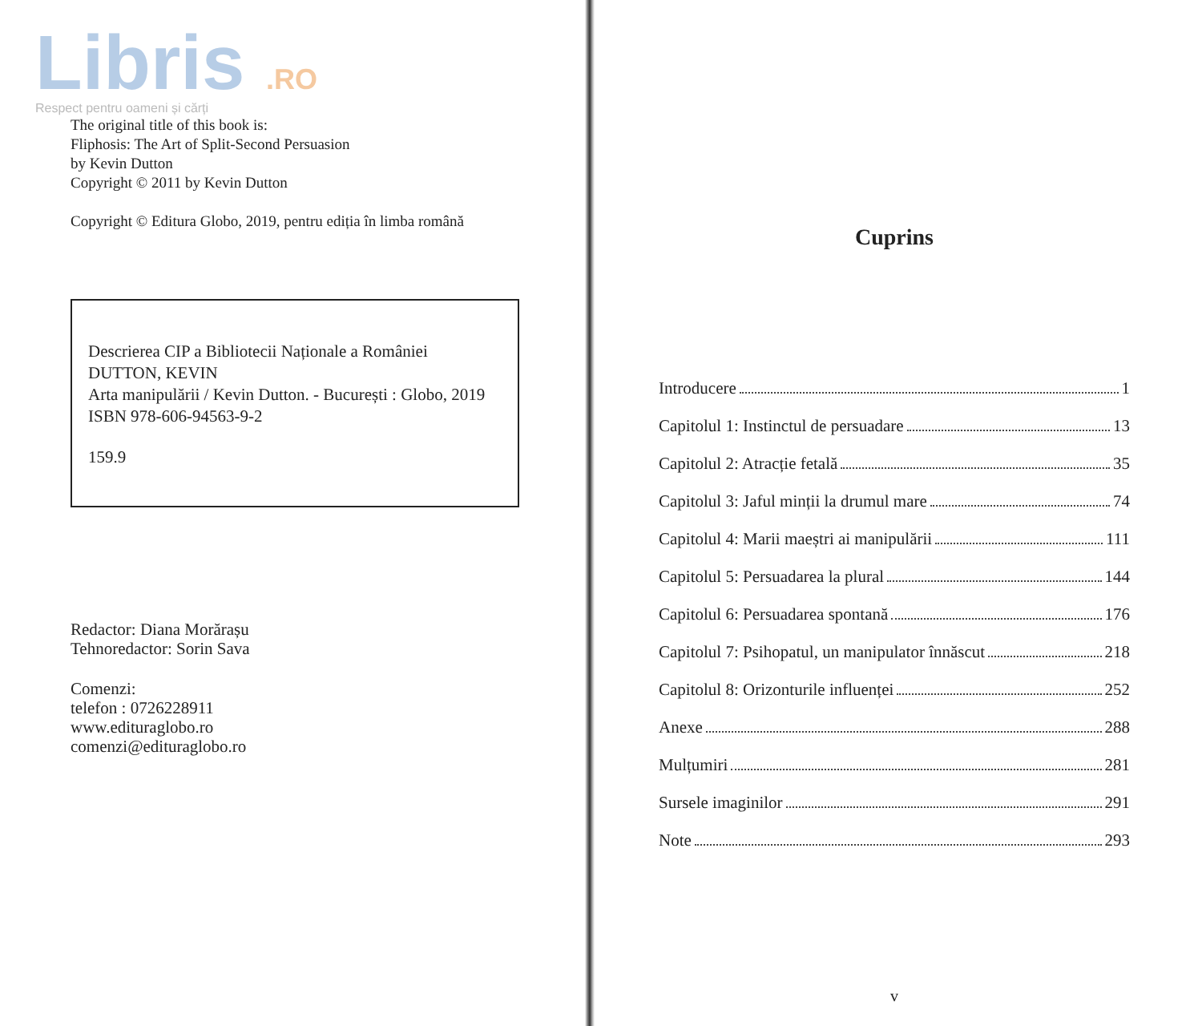Libris .RO
Respect pentru oameni și cărți
The original title of this book is:
Fliphosis: The Art of Split-Second Persuasion
by Kevin Dutton
Copyright © 2011 by Kevin Dutton
Copyright © Editura Globo, 2019, pentru ediția în limba română
Descrierea CIP a Bibliotecii Naționale a României
DUTTON, KEVIN
Arta manipulării / Kevin Dutton. - București : Globo, 2019
ISBN 978-606-94563-9-2
159.9
Redactor: Diana Morărașu
Tehnoredactor: Sorin Sava
Comenzi:
telefon : 0726228911
www.edituraglobo.ro
comenzi@edituraglobo.ro
Cuprins
Introducere 1
Capitolul 1: Instinctul de persuadare 13
Capitolul 2: Atracție fetală 35
Capitolul 3: Jaful minții la drumul mare 74
Capitolul 4: Marii maeștri ai manipulării 111
Capitolul 5: Persuadarea la plural 144
Capitolul 6: Persuadarea spontană 176
Capitolul 7: Psihopatul, un manipulator înnăscut 218
Capitolul 8: Orizonturile influenței 252
Anexe 288
Mulțumiri 281
Sursele imaginilor 291
Note 293
v